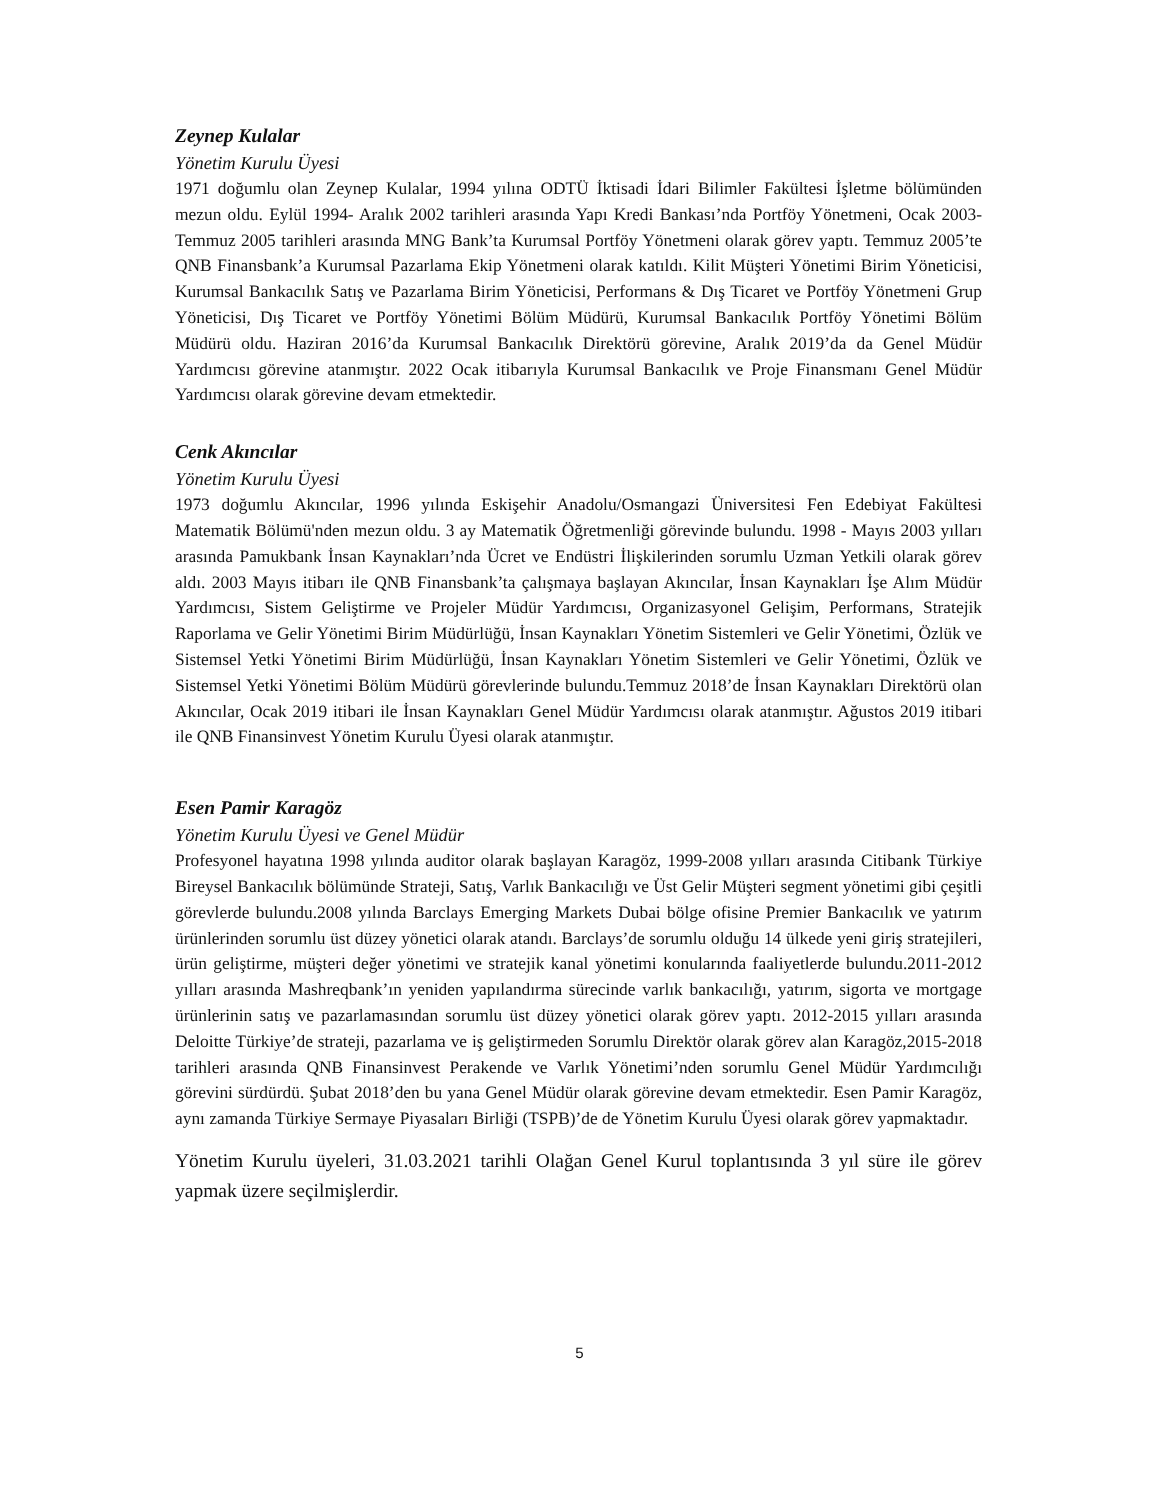Zeynep Kulalar
Yönetim Kurulu Üyesi
1971 doğumlu olan Zeynep Kulalar, 1994 yılına ODTÜ İktisadi İdari Bilimler Fakültesi İşletme bölümünden mezun oldu. Eylül 1994- Aralık 2002 tarihleri arasında Yapı Kredi Bankası’nda Portföy Yönetmeni, Ocak 2003- Temmuz 2005 tarihleri arasında MNG Bank’ta Kurumsal Portföy Yönetmeni olarak görev yaptı. Temmuz 2005’te QNB Finansbank’a Kurumsal Pazarlama Ekip Yönetmeni olarak katıldı. Kilit Müşteri Yönetimi Birim Yöneticisi, Kurumsal Bankacılık Satış ve Pazarlama Birim Yöneticisi, Performans & Dış Ticaret ve Portföy Yönetmeni Grup Yöneticisi, Dış Ticaret ve Portföy Yönetimi Bölüm Müdürü, Kurumsal Bankacılık Portföy Yönetimi Bölüm Müdürü oldu. Haziran 2016’da Kurumsal Bankacılık Direktörü görevine, Aralık 2019’da da Genel Müdür Yardımcısı görevine atanmıştır. 2022 Ocak itibarıyla Kurumsal Bankacılık ve Proje Finansmanı Genel Müdür Yardımcısı olarak görevine devam etmektedir.
Cenk Akıncılar
Yönetim Kurulu Üyesi
1973 doğumlu Akıncılar, 1996 yılında Eskişehir Anadolu/Osmangazi Üniversitesi Fen Edebiyat Fakültesi Matematik Bölümü'nden mezun oldu. 3 ay Matematik Öğretmenliği görevinde bulundu. 1998 - Mayıs 2003 yılları arasında Pamukbank İnsan Kaynakları’nda Ücret ve Endüstri İlişkilerinden sorumlu Uzman Yetkili olarak görev aldı. 2003 Mayıs itibarı ile QNB Finansbank’ta çalışmaya başlayan Akıncılar, İnsan Kaynakları İşe Alım Müdür Yardımcısı, Sistem Geliştirme ve Projeler Müdür Yardımcısı, Organizasyonel Gelişim, Performans, Stratejik Raporlama ve Gelir Yönetimi Birim Müdürlüğü, İnsan Kaynakları Yönetim Sistemleri ve Gelir Yönetimi, Özlük ve Sistemsel Yetki Yönetimi Birim Müdürlüğü, İnsan Kaynakları Yönetim Sistemleri ve Gelir Yönetimi, Özlük ve Sistemsel Yetki Yönetimi Bölüm Müdürü görevlerinde bulundu.Temmuz 2018’de İnsan Kaynakları Direktörü olan Akıncılar, Ocak 2019 itibari ile İnsan Kaynakları Genel Müdür Yardımcısı olarak atanmıştır. Ağustos 2019 itibari ile QNB Finansinvest Yönetim Kurulu Üyesi olarak atanmıştır.
Esen Pamir Karagöz
Yönetim Kurulu Üyesi ve Genel Müdür
Profesyonel hayatına 1998 yılında auditor olarak başlayan Karagöz, 1999-2008 yılları arasında Citibank Türkiye Bireysel Bankacılık bölümünde Strateji, Satış, Varlık Bankacılığı ve Üst Gelir Müşteri segment yönetimi gibi çeşitli görevlerde bulundu.2008 yılında Barclays Emerging Markets Dubai bölge ofisine Premier Bankacılık ve yatırım ürünlerinden sorumlu üst düzey yönetici olarak atandı. Barclays’de sorumlu olduğu 14 ülkede yeni giriş stratejileri, ürün geliştirme, müşteri değer yönetimi ve stratejik kanal yönetimi konularında faaliyetlerde bulundu.2011-2012 yılları arasında Mashreqbank’ın yeniden yapılandırma sürecinde varlık bankacılığı, yatırım, sigorta ve mortgage ürünlerinin satış ve pazarlamasından sorumlu üst düzey yönetici olarak görev yaptı. 2012-2015 yılları arasında Deloitte Türkiye’de strateji, pazarlama ve iş geliştirmeden Sorumlu Direktör olarak görev alan Karagöz,2015-2018 tarihleri arasında QNB Finansinvest Perakende ve Varlık Yönetimi’nden sorumlu Genel Müdür Yardımcılığı görevini sürdürdü. Şubat 2018’den bu yana Genel Müdür olarak görevine devam etmektedir. Esen Pamir Karagöz, aynı zamanda Türkiye Sermaye Piyasaları Birliği (TSPB)’de de Yönetim Kurulu Üyesi olarak görev yapmaktadır.
Yönetim Kurulu üyeleri, 31.03.2021 tarihli Olağan Genel Kurul toplantısında 3 yıl süre ile görev yapmak üzere seçilmişlerdir.
5